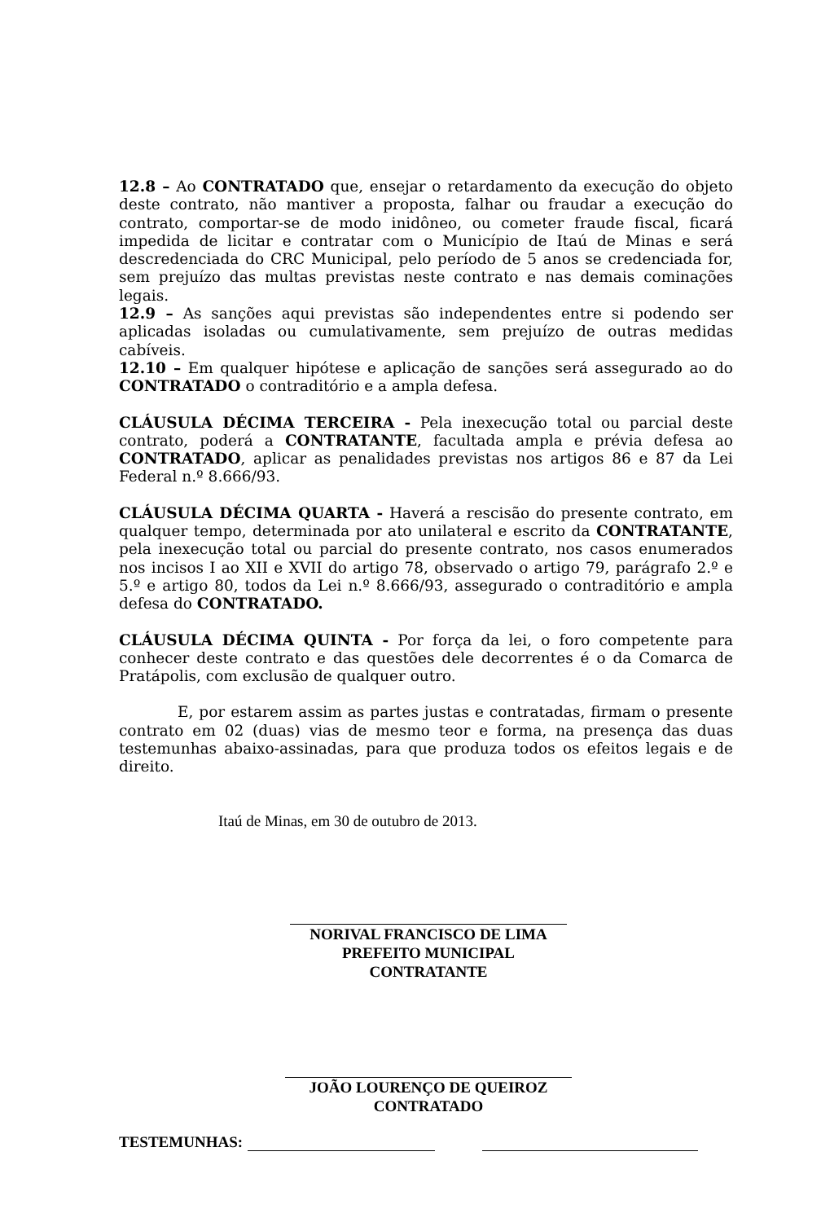12.8 – Ao CONTRATADO que, ensejar o retardamento da execução do objeto deste contrato, não mantiver a proposta, falhar ou fraudar a execução do contrato, comportar-se de modo inidôneo, ou cometer fraude fiscal, ficará impedida de licitar e contratar com o Município de Itaú de Minas e será descredenciada do CRC Municipal, pelo período de 5 anos se credenciada for, sem prejuízo das multas previstas neste contrato e nas demais cominações legais.
12.9 – As sanções aqui previstas são independentes entre si podendo ser aplicadas isoladas ou cumulativamente, sem prejuízo de outras medidas cabíveis.
12.10 – Em qualquer hipótese e aplicação de sanções será assegurado ao do CONTRATADO o contraditório e a ampla defesa.
CLÁUSULA DÉCIMA TERCEIRA - Pela inexecução total ou parcial deste contrato, poderá a CONTRATANTE, facultada ampla e prévia defesa ao CONTRATADO, aplicar as penalidades previstas nos artigos 86 e 87 da Lei Federal n.º 8.666/93.
CLÁUSULA DÉCIMA QUARTA - Haverá a rescisão do presente contrato, em qualquer tempo, determinada por ato unilateral e escrito da CONTRATANTE, pela inexecução total ou parcial do presente contrato, nos casos enumerados nos incisos I ao XII e XVII do artigo 78, observado o artigo 79, parágrafo 2.º e 5.º e artigo 80, todos da Lei n.º 8.666/93, assegurado o contraditório e ampla defesa do CONTRATADO.
CLÁUSULA DÉCIMA QUINTA - Por força da lei, o foro competente para conhecer deste contrato e das questões dele decorrentes é o da Comarca de Pratápolis, com exclusão de qualquer outro.
E, por estarem assim as partes justas e contratadas, firmam o presente contrato em 02 (duas) vias de mesmo teor e forma, na presença das duas testemunhas abaixo-assinadas, para que produza todos os efeitos legais e de direito.
Itaú de Minas, em 30 de outubro de 2013.
NORIVAL FRANCISCO DE LIMA
PREFEITO MUNICIPAL
CONTRATANTE
JOÃO LOURENÇO DE QUEIROZ
CONTRATADO
TESTEMUNHAS: